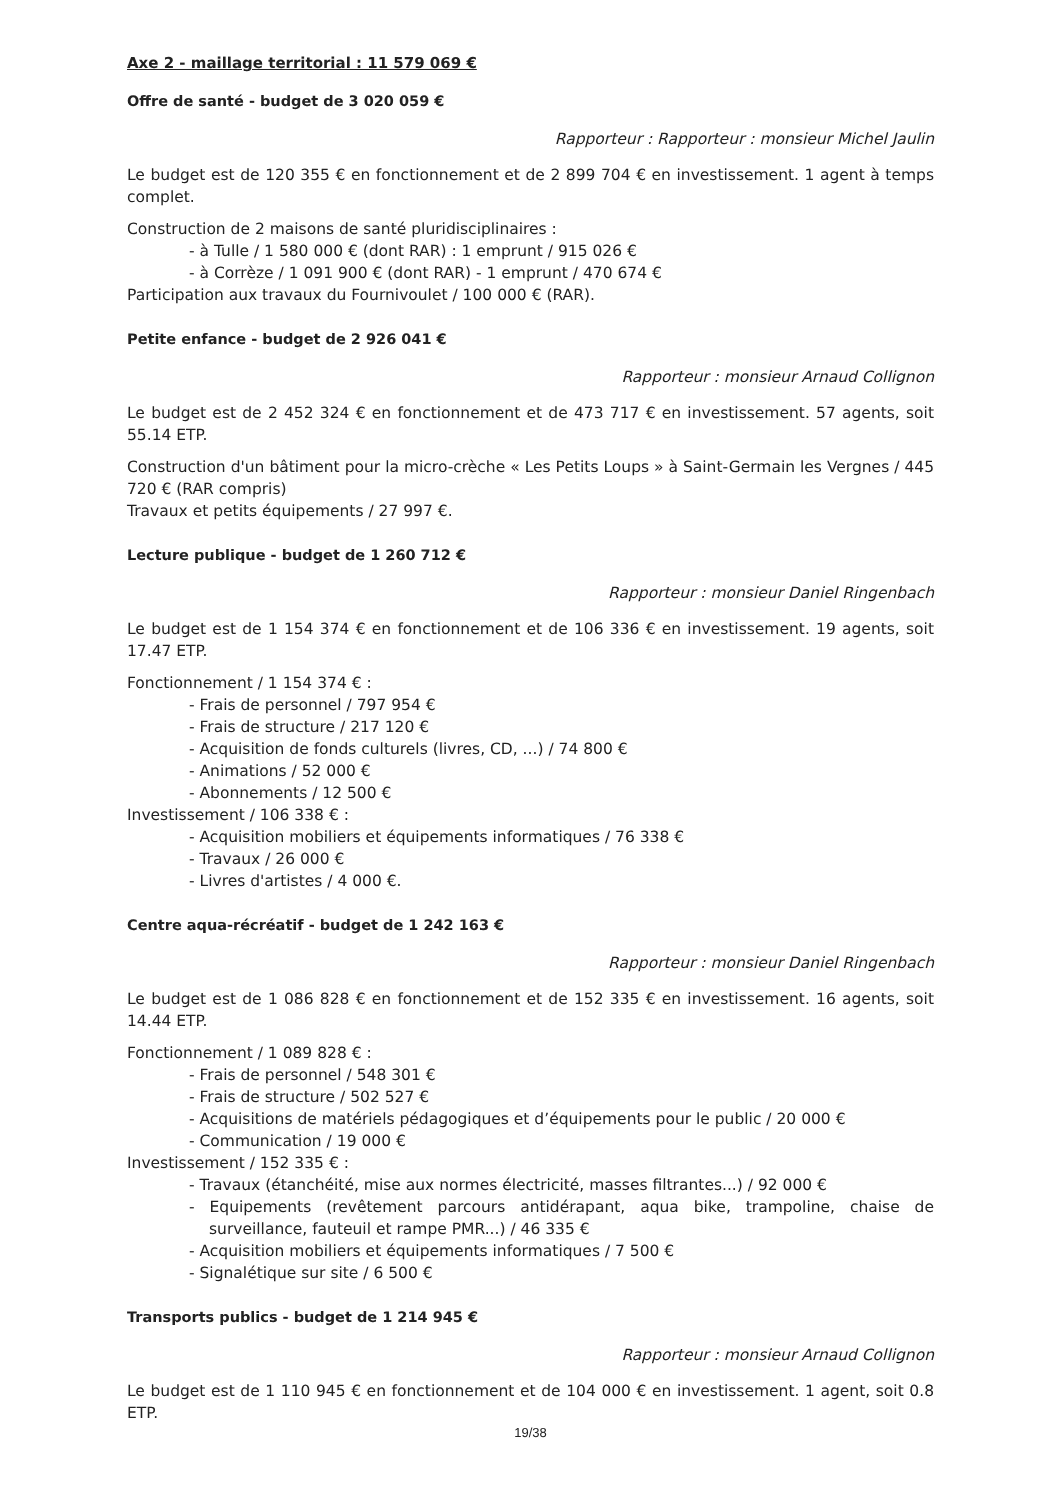Axe 2 - maillage territorial : 11 579 069 €
Offre de santé - budget de 3 020 059 €
Rapporteur : Rapporteur : monsieur Michel Jaulin
Le budget est de 120 355 € en fonctionnement et de 2 899 704 € en investissement. 1 agent à temps complet.
Construction de 2 maisons de santé pluridisciplinaires :
- à Tulle / 1 580 000 € (dont RAR) : 1 emprunt / 915 026 €
- à Corrèze / 1 091 900 € (dont RAR) - 1 emprunt / 470 674 €
Participation aux travaux du Fournivoulet / 100 000 € (RAR).
Petite enfance - budget de 2 926 041 €
Rapporteur : monsieur Arnaud Collignon
Le budget est de 2 452 324 € en fonctionnement et de 473 717 € en investissement. 57 agents, soit 55.14 ETP.
Construction d'un bâtiment pour la micro-crèche « Les Petits Loups » à Saint-Germain les Vergnes / 445 720 € (RAR compris)
Travaux et petits équipements / 27 997 €.
Lecture publique - budget de 1 260 712 €
Rapporteur : monsieur Daniel Ringenbach
Le budget est de 1 154 374 € en fonctionnement et de 106 336 € en investissement. 19 agents, soit 17.47 ETP.
Fonctionnement / 1 154 374 € :
- Frais de personnel / 797 954 €
- Frais de structure / 217 120 €
- Acquisition de fonds culturels (livres, CD, ...) / 74 800 €
- Animations / 52 000 €
- Abonnements / 12 500 €
Investissement / 106 338 € :
- Acquisition mobiliers et équipements informatiques / 76 338 €
- Travaux / 26 000 €
- Livres d'artistes / 4 000 €.
Centre aqua-récréatif - budget de 1 242 163 €
Rapporteur : monsieur Daniel Ringenbach
Le budget est de 1 086 828 € en fonctionnement et de 152 335 € en investissement. 16 agents, soit 14.44 ETP.
Fonctionnement / 1 089 828 € :
- Frais de personnel / 548 301 €
- Frais de structure / 502 527 €
- Acquisitions de matériels pédagogiques et d’équipements pour le public / 20 000 €
- Communication / 19 000 €
Investissement / 152 335 € :
- Travaux (étanchéité, mise aux normes électricité, masses filtrantes...) / 92 000 €
- Equipements (revêtement parcours antidérapant, aqua bike, trampoline, chaise de surveillance, fauteuil et rampe PMR...) / 46 335 €
- Acquisition mobiliers et équipements informatiques / 7 500 €
- Signalétique sur site / 6 500 €
Transports publics - budget de 1 214 945 €
Rapporteur : monsieur Arnaud Collignon
Le budget est de 1 110 945 € en fonctionnement et de 104 000 € en investissement. 1 agent, soit 0.8 ETP.
19/38